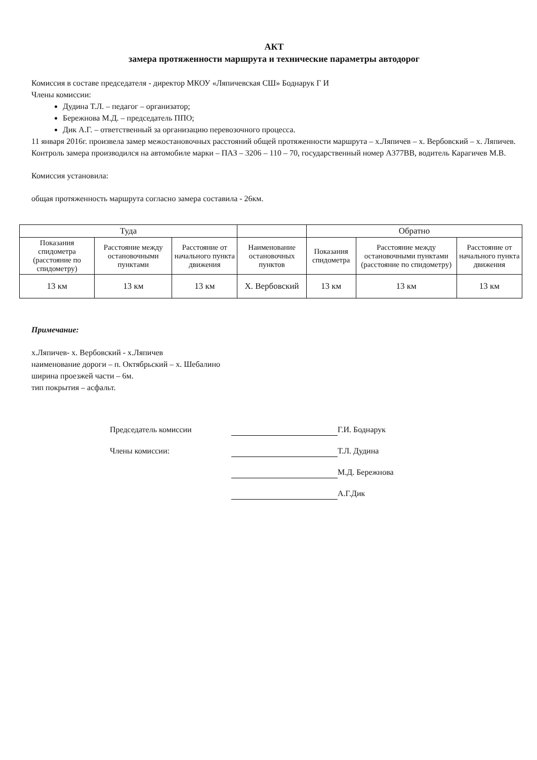АКТ
замера протяженности маршрута и технические параметры автодорог
Комиссия в составе председателя - директор МКОУ «Ляпичевская СШ» Боднарук Г И
Члены комиссии:
Дудина Т.Л. – педагог – организатор;
Бережнова М.Д. – председатель ППО;
Дик А.Г. – ответственный за организацию перевозочного процесса.
11 января 2016г. произвела замер межостановочных расстояний общей протяженности маршрута – х.Ляпичев – х. Вербовский – х. Ляпичев.
Контроль замера производился на автомобиле марки – ПАЗ – 3206 – 110 – 70, государственный номер А377ВВ, водитель Карагичев М.В.
Комиссия установила:
общая протяженность маршрута согласно замера составила - 26км.
| Туда | | | | Обратно | | |
| --- | --- | --- | --- | --- | --- | --- |
| Показания спидометра (расстояние по спидометру) | Расстояние между остановочными пунктами | Расстояние от начального пункта движения | Наименование остановочных пунктов | Показания спидометра | Расстояние между остановочными пунктами (расстояние по спидометру) | Расстояние от начального пункта движения |
| 13 км | 13 км | 13 км | Х. Вербовский | 13 км | 13 км | 13 км |
Примечание:
х.Ляпичев- х. Вербовский - х.Ляпичев
наименование дороги – п. Октябрьский – х. Шебалино
ширина проезжей части – 6м.
тип покрытия – асфальт.
Председатель комиссии
Г.И. Боднарук
Члены комиссии:
Т.Л. Дудина
М.Д. Бережнова
А.Г.Дик